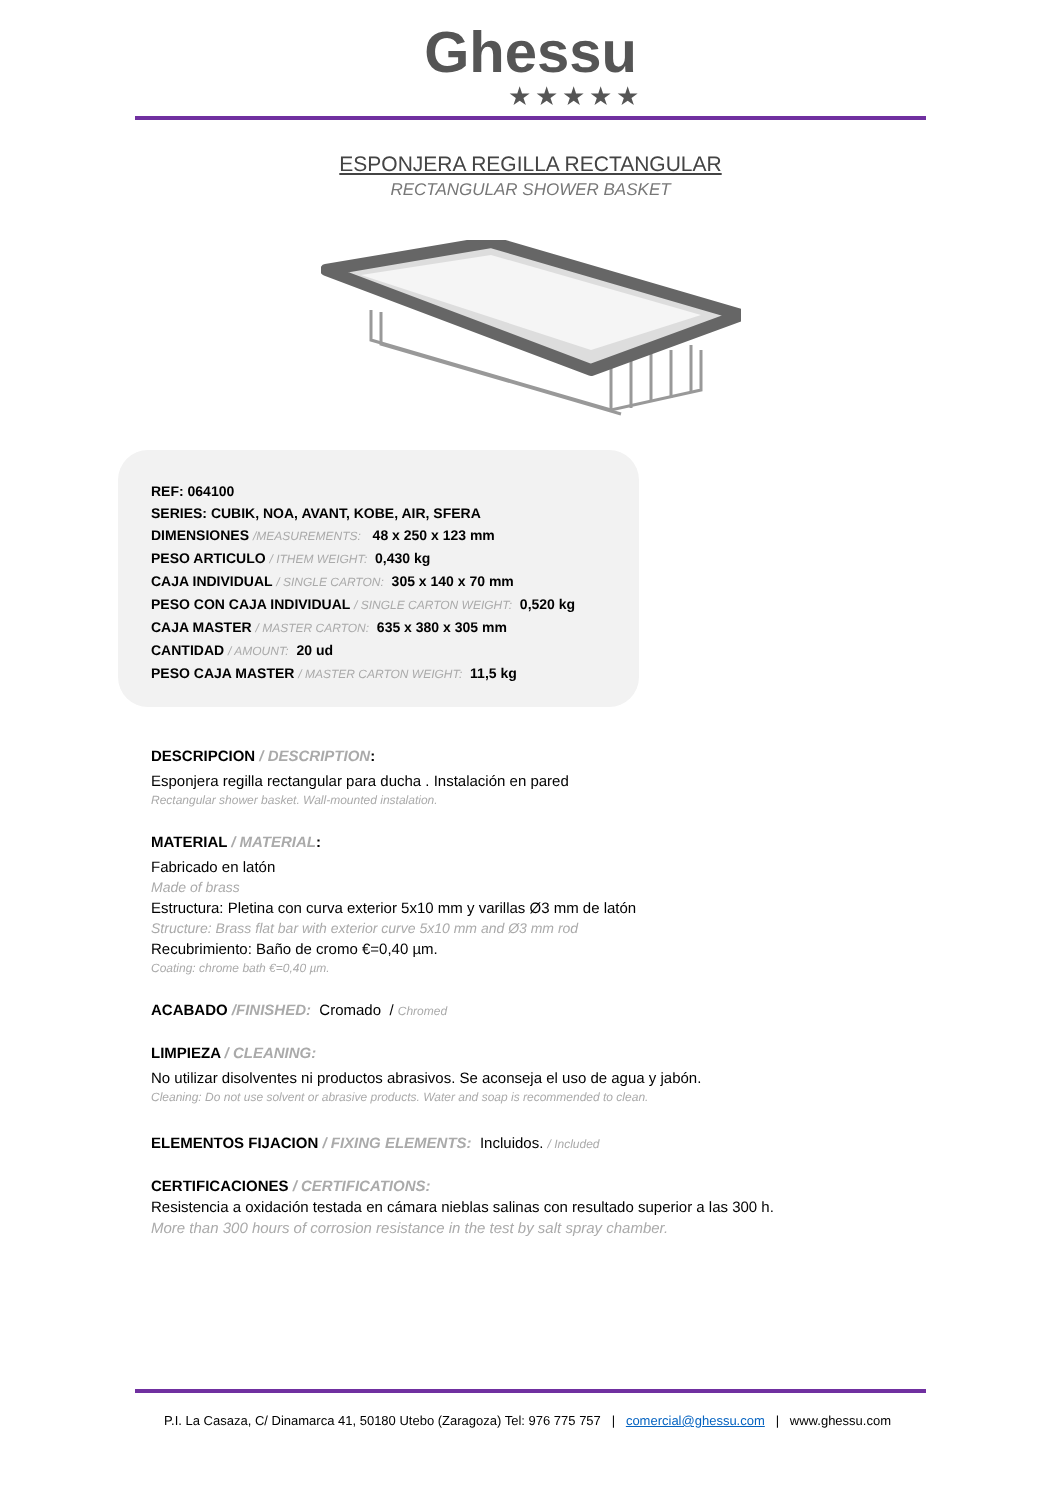Ghessu
★★★★★
ESPONJERA REGILLA RECTANGULAR
RECTANGULAR SHOWER BASKET
REF: 064100
SERIES: CUBIK, NOA, AVANT, KOBE, AIR, SFERA
DIMENSIONES /MEASUREMENTS: 48 x 250 x 123 mm
PESO ARTICULO / ITHEM WEIGHT: 0,430 kg
CAJA INDIVIDUAL / SINGLE CARTON: 305 x 140 x 70 mm
PESO CON CAJA INDIVIDUAL / SINGLE CARTON WEIGHT: 0,520 kg
CAJA MASTER / MASTER CARTON: 635 x 380 x 305 mm
CANTIDAD / AMOUNT: 20 ud
PESO CAJA MASTER / MASTER CARTON WEIGHT: 11,5 kg
DESCRIPCION / DESCRIPTION:
Esponjera regilla rectangular para ducha . Instalación en pared
Rectangular shower basket. Wall-mounted instalation.
MATERIAL / MATERIAL:
Fabricado en latón
Made of brass
Estructura: Pletina con curva exterior 5x10 mm y varillas Ø3 mm de latón
Structure: Brass flat bar with exterior curve 5x10 mm and Ø3 mm rod
Recubrimiento: Baño de cromo €=0,40 µm.
Coating: chrome bath €=0,40 µm.
ACABADO /FINISHED: Cromado / Chromed
LIMPIEZA / CLEANING:
No utilizar disolventes ni productos abrasivos. Se aconseja el uso de agua y jabón.
Cleaning: Do not use solvent or abrasive products. Water and soap is recommended to clean.
ELEMENTOS FIJACION / FIXING ELEMENTS: Incluidos. / Included
CERTIFICACIONES / CERTIFICATIONS:
Resistencia a oxidación testada en cámara nieblas salinas con resultado superior a las 300 h.
More than 300 hours of corrosion resistance in the test by salt spray chamber.
P.I. La Casaza, C/ Dinamarca 41, 50180 Utebo (Zaragoza) Tel: 976 775 757 | comercial@ghessu.com | www.ghessu.com